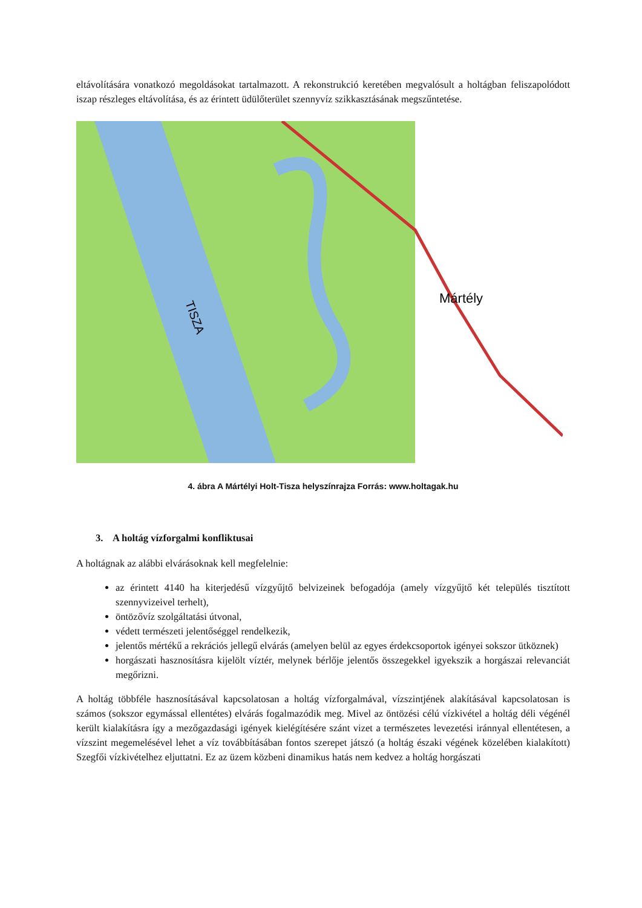eltávolítására vonatkozó megoldásokat tartalmazott. A rekonstrukció keretében megvalósult a holtágban feliszapolódott iszap részleges eltávolítása, és az érintett üdülőterület szennyvíz szikkasztásának megszűntetése.
Mártély
TISZA
4. ábra A Mártélyi Holt-Tisza helyszínrajza Forrás: www.holtagak.hu
3. A holtág vízforgalmi konfliktusai
A holtágnak az alábbi elvárásoknak kell megfelelnie:
az érintett 4140 ha kiterjedésű vízgyűjtő belvizeinek befogadója (amely vízgyűjtő két település tisztított szennyvizeivel terhelt),
öntözővíz szolgáltatási útvonal,
védett természeti jelentőséggel rendelkezik,
jelentős mértékű a rekrációs jellegű elvárás (amelyen belül az egyes érdekcsoportok igényei sokszor ütköznek)
horgászati hasznosításra kijelölt víztér, melynek bérlője jelentős összegekkel igyekszik a horgászai relevanciát megőrizni.
A holtág többféle hasznosításával kapcsolatosan a holtág vízforgalmával, vízszintjének alakításával kapcsolatosan is számos (sokszor egymással ellentétes) elvárás fogalmazódik meg. Mivel az öntözési célú vízkivétel a holtág déli végénél került kialakításra így a mezőgazdasági igények kielégítésére szánt vizet a természetes levezetési iránnyal ellentétesen, a vízszint megemelésével lehet a víz továbbításában fontos szerepet játszó (a holtág északi végének közelében kialakított) Szegfői vízkivételhez eljuttatni. Ez az üzem közbeni dinamikus hatás nem kedvez a holtág horgászati